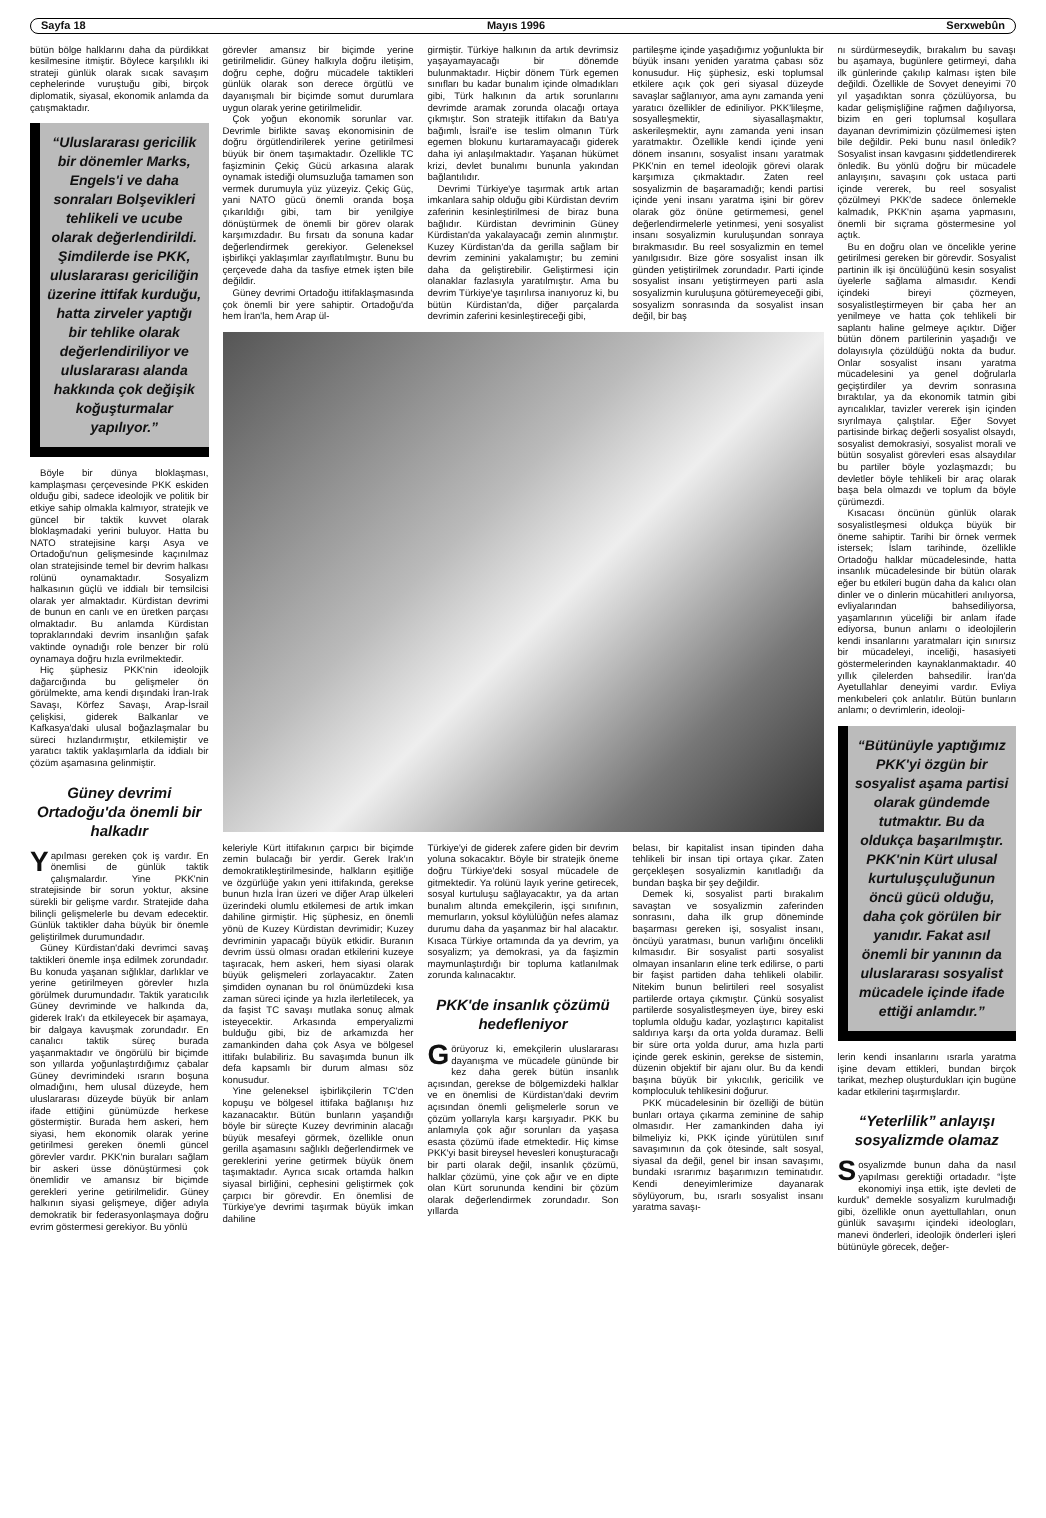Sayfa 18 Mayıs 1996 Serxwebûn
bütün bölge halklarını daha da pürdikkat kesilmesine itmiştir. Böylece karşılıklı iki strateji günlük olarak sıcak savaşım cephelerinde vuruştuğu gibi, birçok diplomatik, siyasal, ekonomik anlamda da çatışmaktadır.
“Uluslararası gericilik bir dönemler Marks, Engels'i ve daha sonraları Bolşevikleri tehlikeli ve ucube olarak değerlendirildi. Şimdilerde ise PKK, uluslararası gericiliğin üzerine ittifak kurduğu, hatta zirveler yaptığı bir tehlike olarak değerlendiriliyor ve uluslararası alanda hakkında çok değişik koğuşturmalar yapılıyor.”
Böyle bir dünya bloklaşması, kamplaşması çerçevesinde PKK eskiden olduğu gibi, sadece ideolojik ve politik bir etkiye sahip olmakla kalmıyor, stratejik ve güncel bir taktik kuvvet olarak bloklaşmadaki yerini buluyor. Hatta bu NATO stratejisine karşı Asya ve Ortadoğu'nun gelişmesinde kaçınılmaz olan stratejisinde temel bir devrim halkası rolünü oynamaktadır. Sosyalizm halkasının güçlü ve iddialı bir temsilcisi olarak yer almaktadır. Kürdistan devrimi de bunun en canlı ve en üretken parçası olmaktadır. Bu anlamda Kürdistan topraklarındaki devrim insanlığın şafak vaktinde oynadığı role benzer bir rolü oynamaya doğru hızla evrilmektedir.
Hiç şüphesiz PKK'nin ideolojik dağarcığında bu gelişmeler ön görülmekte, ama kendi dışındaki İran-Irak Savaşı, Körfez Savaşı, Arap-İsrail çelişkisi, giderek Balkanlar ve Kafkasya'daki ulusal boğazlaşmalar bu süreci hızlandırmıştır, etkilemiştir ve yaratıcı taktik yaklaşımlarla da iddialı bir çözüm aşamasına gelinmiştir.
Güney devrimi Ortadoğu'da önemli bir halkadır
Yapılması gereken çok iş vardır. En önemlisi de günlük taktik çalışmalardır. Yine PKK'nin stratejisinde bir sorun yoktur, aksine sürekli bir gelişme vardır. Stratejide daha bilinçli gelişmelerle bu devam edecektir. Günlük taktikler daha büyük bir önemle geliştirilmek durumundadır.
Güney Kürdistan'daki devrimci savaş taktikleri önemle inşa edilmek zorundadır. Bu konuda yaşanan sığlıklar, darlıklar ve yerine getirilmeyen görevler hızla görülmek durumundadır. Taktik yaratıcılık Güney devriminde ve halkında da, giderek Irak'ı da etkileyecek bir aşamaya, bir dalgaya kavuşmak zorundadır. En canalıcı taktik süreç burada yaşanmaktadır ve öngörülü bir biçimde son yıllarda yoğunlaştırdığımız çabalar Güney devrimindeki ısrarın boşuna olmadığını, hem ulusal düzeyde, hem uluslararası düzeyde büyük bir anlam ifade ettiğini günümüzde herkese göstermiştir. Burada hem askeri, hem siyasi, hem ekonomik olarak yerine getirilmesi gereken önemli güncel görevler vardır. PKK'nin buraları sağlam bir askeri üsse dönüştürmesi çok önemlidir ve amansız bir biçimde gerekleri yerine getirilmelidir. Güney halkının siyasi gelişmeye, diğer adıyla demokratik bir federasyonlaşmaya doğru evrim göstermesi gerekiyor. Bu yönlü
görevler amansız bir biçimde yerine getirilmelidir. Güney halkıyla doğru iletişim, doğru cephe, doğru mücadele taktikleri günlük olarak son derece örgütlü ve dayanışmalı bir biçimde somut durumlara uygun olarak yerine getirilmelidir.
Çok yoğun ekonomik sorunlar var. Devrimle birlikte savaş ekonomisinin de doğru örgütlendirilerek yerine getirilmesi büyük bir önem taşımaktadır. Özellikle TC faşizminin Çekiç Gücü arkasına alarak oynamak istediği olumsuzluğa tamamen son vermek durumuyla yüz yüzeyiz. Çekiç Güç, yani NATO gücü önemli oranda boşa çıkarıldığı gibi, tam bir yenilgiye dönüştürmek de önemli bir görev olarak karşımızdadır. Bu fırsatı da sonuna kadar değerlendirmek gerekiyor. Geleneksel işbirlikçi yaklaşımlar zayıflatılmıştır. Bunu bu çerçevede daha da tasfiye etmek işten bile değildir.
Güney devrimi Ortadoğu ittifaklaşmasında çok önemli bir yere sahiptir. Ortadoğu'da hem İran'la, hem Arap ül-
girmiştir. Türkiye halkının da artık devrimsiz yaşayamayacağı bir dönemde bulunmaktadır. Hiçbir dönem Türk egemen sınıfları bu kadar bunalım içinde olmadıkları gibi, Türk halkının da artık sorunlarını devrimde aramak zorunda olacağı ortaya çıkmıştır. Son stratejik ittifakın da Batı'ya bağımlı, İsrail'e ise teslim olmanın Türk egemen blokunu kurtaramayacağı giderek daha iyi anlaşılmaktadır. Yaşanan hükümet krizi, devlet bunalımı bununla yakından bağlantılıdır.
Devrimi Türkiye'ye taşırmak artık artan imkanlara sahip olduğu gibi Kürdistan devrim zaferinin kesinleştirilmesi de biraz buna bağlıdır. Kürdistan devriminin Güney Kürdistan'da yakalayacağı zemin alınmıştır. Kuzey Kürdistan'da da gerilla sağlam bir devrim zeminini yakalamıştır; bu zemini daha da geliştirebilir. Geliştirmesi için olanaklar fazlasıyla yaratılmıştır. Ama bu devrim Türkiye'ye taşırılırsa inanıyoruz ki, bu bütün Kürdistan'da, diğer parçalarda devrimin zaferini kesinleştireceği gibi,
partileşme içinde yaşadığımız yoğunlukta bir büyük insanı yeniden yaratma çabası söz konusudur. Hiç şüphesiz, eski toplumsal etkilere açık çok geri siyasal düzeyde savaşlar sağlanıyor, ama aynı zamanda yeni yaratıcı özellikler de ediniliyor. PKK'lileşme, sosyalleşmektir, siyasallaşmaktır, askerileşmektir, aynı zamanda yeni insan yaratmaktır. Özellikle kendi içinde yeni dönem insanını, sosyalist insanı yaratmak PKK'nin en temel ideolojik görevi olarak karşımıza çıkmaktadır. Zaten reel sosyalizmin de başaramadığı; kendi partisi içinde yeni insanı yaratma işini bir görev olarak göz önüne getirmemesi, genel değerlendirmelerle yetinmesi, yeni sosyalist insanı sosyalizmin kuruluşundan sonraya bırakmasıdır. Bu reel sosyalizmin en temel yanılgısıdır. Bize göre sosyalist insan ilk günden yetiştirilmek zorundadır. Parti içinde sosyalist insanı yetiştirmeyen parti asla sosyalizmin kuruluşuna götüremeyeceği gibi, sosyalizm sonrasında da sosyalist insan değil, bir baş
keleriyle Kürt ittifakının çarpıcı bir biçimde zemin bulacağı bir yerdir. Gerek Irak'ın demokratikleştirilmesinde, halkların eşitliğe ve özgürlüğe yakın yeni ittifakında, gerekse bunun hızla İran üzeri ve diğer Arap ülkeleri üzerindeki olumlu etkilemesi de artık imkan dahiline girmiştir. Hiç şüphesiz, en önemli yönü de Kuzey Kürdistan devrimidir; Kuzey devriminin yapacağı büyük etkidir. Buranın devrim üssü olması oradan etkilerini kuzeye taşıracak, hem askeri, hem siyasi olarak büyük gelişmeleri zorlayacaktır. Zaten şimdiden oynanan bu rol önümüzdeki kısa zaman süreci içinde ya hızla ilerletilecek, ya da faşist TC savaşı mutlaka sonuç almak isteyecektir. Arkasında emperyalizmi bulduğu gibi, biz de arkamızda her zamankinden daha çok Asya ve bölgesel ittifakı bulabiliriz. Bu savaşımda bunun ilk defa kapsamlı bir durum alması söz konusudur.
Yine geleneksel işbirlikçilerin TC'den kopuşu ve bölgesel ittifaka bağlanışı hız kazanacaktır. Bütün bunların yaşandığı böyle bir süreçte Kuzey devriminin alacağı büyük mesafeyi görmek, özellikle onun gerilla aşamasını sağlıklı değerlendirmek ve gereklerini yerine getirmek büyük önem taşımaktadır. Ayrıca sıcak ortamda halkın siyasal birliğini, cephesini geliştirmek çok çarpıcı bir görevdir. En önemlisi de Türkiye'ye devrimi taşırmak büyük imkan dahiline
Türkiye'yi de giderek zafere giden bir devrim yoluna sokacaktır. Böyle bir stratejik öneme doğru Türkiye'deki sosyal mücadele de gitmektedir. Ya rolünü layık yerine getirecek, sosyal kurtuluşu sağlayacaktır, ya da artan bunalım altında emekçilerin, işçi sınıfının, memurların, yoksul köylülüğün nefes alamaz durumu daha da yaşanmaz bir hal alacaktır. Kısaca Türkiye ortamında da ya devrim, ya sosyalizm; ya demokrasi, ya da faşizmin maymunlaştırdığı bir topluma katlanılmak zorunda kalınacaktır.
PKK'de insanlık çözümü hedefleniyor
Görüyoruz ki, emekçilerin uluslararası dayanışma ve mücadele gününde bir kez daha gerek bütün insanlık açısından, gerekse de bölgemizdeki halklar ve en önemlisi de Kürdistan'daki devrim açısından önemli gelişmelerle sorun ve çözüm yollarıyla karşı karşıyadır. PKK bu anlamıyla çok ağır sorunları da yaşasa esasta çözümü ifade etmektedir. Hiç kimse PKK'yi basit bireysel hevesleri konuşturacağı bir parti olarak değil, insanlık çözümü, halklar çözümü, yine çok ağır ve en dipte olan Kürt sorununda kendini bir çözüm olarak değerlendirmek zorundadır. Son yıllarda
belası, bir kapitalist insan tipinden daha tehlikeli bir insan tipi ortaya çıkar. Zaten gerçekleşen sosyalizmin kanıtladığı da bundan başka bir şey değildir.
Demek ki, sosyalist parti bırakalım savaştan ve sosyalizmin zaferinden sonrasını, daha ilk grup döneminde başarması gereken işi, sosyalist insanı, öncüyü yaratması, bunun varlığını öncelikli kılmasıdır. Bir sosyalist parti sosyalist olmayan insanların eline terk edilirse, o parti bir faşist partiden daha tehlikeli olabilir. Nitekim bunun belirtileri reel sosyalist partilerde ortaya çıkmıştır. Çünkü sosyalist partilerde sosyalistleşmeyen üye, birey eski toplumla olduğu kadar, yozlaştırıcı kapitalist saldırıya karşı da orta yolda duramaz. Belli bir süre orta yolda durur, ama hızla parti içinde gerek eskinin, gerekse de sistemin, düzenin objektif bir ajanı olur. Bu da kendi başına büyük bir yıkıcılık, gericilik ve komploculuk tehlikesini doğurur.
PKK mücadelesinin bir özelliği de bütün bunları ortaya çıkarma zeminine de sahip olmasıdır. Her zamankinden daha iyi bilmeliyiz ki, PKK içinde yürütülen sınıf savaşımının da çok ötesinde, salt sosyal, siyasal da değil, genel bir insan savaşımı, bundaki ısrarımız başarımızın teminatıdır. Kendi deneyimlerimize dayanarak söylüyorum, bu, ısrarlı sosyalist insanı yaratma savaşı-
nı sürdürmeseydik, bırakalım bu savaşı bu aşamaya, bugünlere getirmeyi, daha ilk günlerinde çakılıp kalması işten bile değildi. Özellikle de Sovyet deneyimi 70 yıl yaşadıktan sonra çözülüyorsa, bu kadar gelişmişliğine rağmen dağılıyorsa, bizim en geri toplumsal koşullara dayanan devrimimizin çözülmemesi işten bile değildir. Peki bunu nasıl önledik? Sosyalist insan kavgasını şiddetlendirerek önledik. Bu yönlü doğru bir mücadele anlayışını, savaşını çok ustaca parti içinde vererek, bu reel sosyalist çözülmeyi PKK'de sadece önlemekle kalmadık, PKK'nin aşama yapmasını, önemli bir sıçrama göstermesine yol açtık.
Bu en doğru olan ve öncelikle yerine getirilmesi gereken bir görevdir. Sosyalist partinin ilk işi öncülüğünü kesin sosyalist üyelerle sağlama almasıdır. Kendi içindeki bireyi çözmeyen, sosyalistleştirmeyen bir çaba her an yenilmeye ve hatta çok tehlikeli bir saplantı haline gelmeye açıktır. Diğer bütün dönem partilerinin yaşadığı ve dolayısıyla çözüldüğü nokta da budur. Onlar sosyalist insanı yaratma mücadelesini ya genel doğrularla geçiştirdiler ya devrim sonrasına bıraktılar, ya da ekonomik tatmin gibi ayrıcalıklar, tavizler vererek işin içinden sıyrılmaya çalıştılar. Eğer Sovyet partisinde birkaç değerli sosyalist olsaydı, sosyalist demokrasiyi, sosyalist morali ve bütün sosyalist görevleri esas alsaydılar bu partiler böyle yozlaşmazdı; bu devletler böyle tehlikeli bir araç olarak başa bela olmazdı ve toplum da böyle çürümezdi.
Kısacası öncünün günlük olarak sosyalistleşmesi oldukça büyük bir öneme sahiptir. Tarihi bir örnek vermek istersek; İslam tarihinde, özellikle Ortadoğu halklar mücadelesinde, hatta insanlık mücadelesinde bir bütün olarak eğer bu etkileri bugün daha da kalıcı olan dinler ve o dinlerin mücahitleri anılıyorsa, evliyalarından bahsediliyorsa, yaşamlarının yüceliği bir anlam ifade ediyorsa, bunun anlamı o ideolojilerin kendi insanlarını yaratmaları için sınırsız bir mücadeleyi, inceliği, hasasiyeti göstermelerinden kaynaklanmaktadır. 40 yıllık çilelerden bahsedilir. İran'da Ayetullahlar deneyimi vardır. Evliya menkıbeleri çok anlatılır. Bütün bunların anlamı; o devrimlerin, ideoloji-
“Bütünüyle yaptığımız PKK'yi özgün bir sosyalist aşama partisi olarak gündemde tutmaktır. Bu da oldukça başarılmıştır. PKK'nin Kürt ulusal kurtuluşçuluğunun öncü gücü olduğu, daha çok görülen bir yanıdır. Fakat asıl önemli bir yanının da uluslararası sosyalist mücadele içinde ifade ettiği anlamdır.”
lerin kendi insanlarını ısrarla yaratma işine devam ettikleri, bundan birçok tarikat, mezhep oluşturdukları için bugüne kadar etkilerini taşırmışlardır.
“Yeterlilik” anlayışı sosyalizmde olamaz
Sosyalizmde bunun daha da nasıl yapılması gerektiği ortadadır. “İşte ekonomiyi inşa ettik, işte devleti de kurduk” demekle sosyalizm kurulmadığı gibi, özellikle onun ayettullahları, onun günlük savaşımı içindeki ideologları, manevi önderleri, ideolojik önderleri işleri bütünüyle görecek, değer-